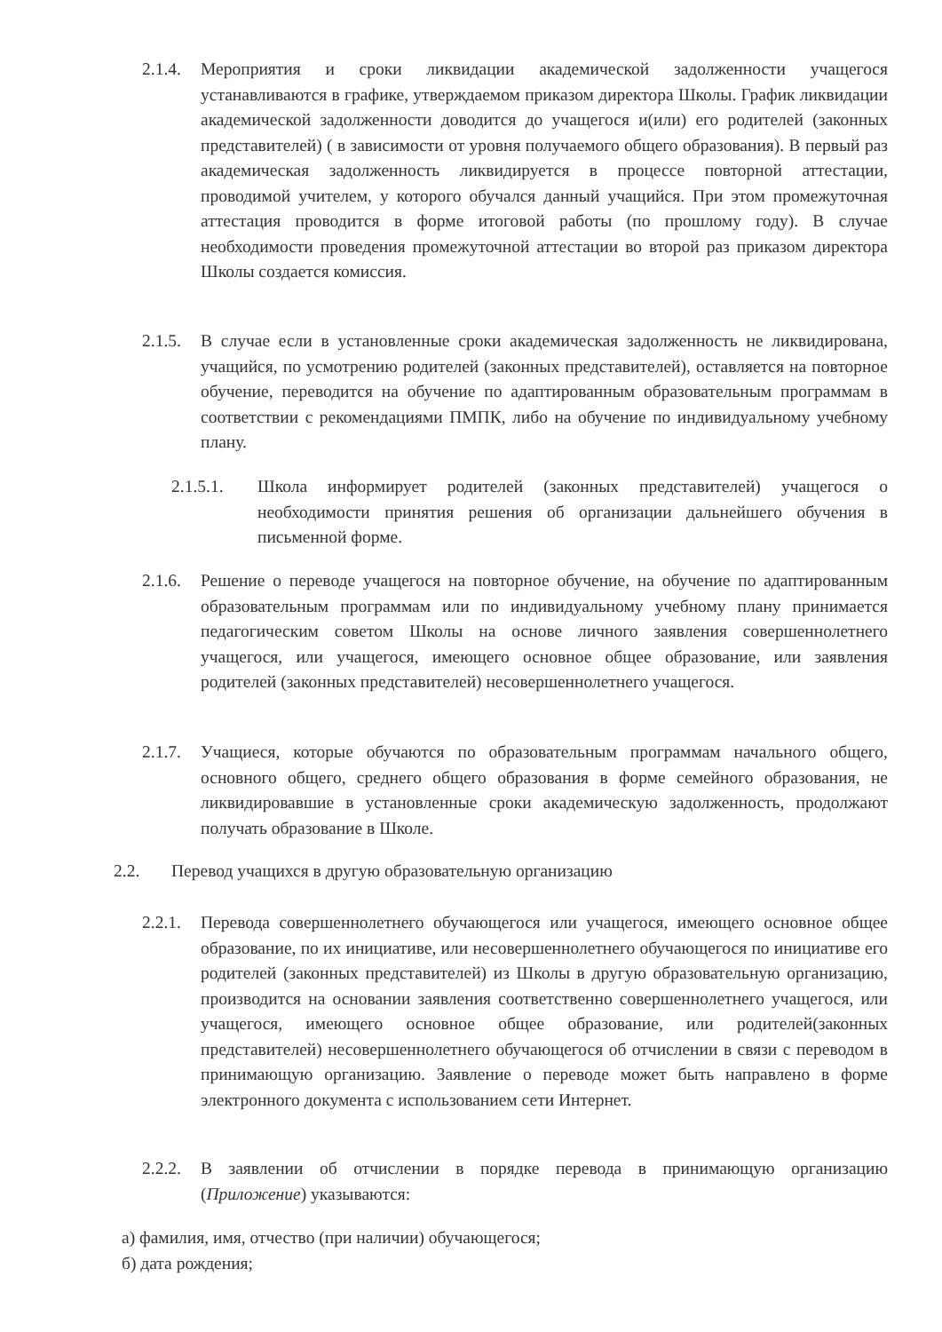2.1.4.
Мероприятия и сроки ликвидации академической задолженности учащегося устанавливаются в графике, утверждаемом приказом директора Школы. График ликвидации академической задолженности доводится до учащегося и(или) его родителей (законных представителей) ( в зависимости от уровня получаемого общего образования). В первый раз академическая задолженность ликвидируется в процессе повторной аттестации, проводимой учителем, у которого обучался данный учащийся. При этом промежуточная аттестация проводится в форме итоговой работы (по прошлому году). В случае необходимости проведения промежуточной аттестации во второй раз приказом директора Школы создается комиссия.
2.1.5.
В случае если в установленные сроки академическая задолженность не ликвидирована, учащийся, по усмотрению родителей (законных представителей), оставляется на повторное обучение, переводится на обучение по адаптированным образовательным программам в соответствии с рекомендациями ПМПК, либо на обучение по индивидуальному учебному плану.
2.1.5.1. Школа информирует родителей (законных представителей) учащегося о необходимости принятия решения об организации дальнейшего обучения в письменной форме.
2.1.6.
Решение о переводе учащегося на повторное обучение, на обучение по адаптированным образовательным программам или по индивидуальному учебному плану принимается педагогическим советом Школы на основе личного заявления совершеннолетнего учащегося, или учащегося, имеющего основное общее образование, или заявления родителей (законных представителей) несовершеннолетнего учащегося.
2.1.7.
Учащиеся, которые обучаются по образовательным программам начального общего, основного общего, среднего общего образования в форме семейного образования, не ликвидировавшие в установленные сроки академическую задолженность, продолжают получать образование в Школе.
2.2. Перевод учащихся в другую образовательную организацию
2.2.1.
Перевода совершеннолетнего обучающегося или учащегося, имеющего основное общее образование, по их инициативе, или несовершеннолетнего обучающегося по инициативе его родителей (законных представителей) из Школы в другую образовательную организацию, производится на основании заявления соответственно совершеннолетнего учащегося, или учащегося, имеющего основное общее образование, или родителей(законных представителей) несовершеннолетнего обучающегося об отчислении в связи с переводом в принимающую организацию. Заявление о переводе может быть направлено в форме электронного документа с использованием сети Интернет.
2.2.2.
В заявлении об отчислении в порядке перевода в принимающую организацию (Приложение) указываются:
а) фамилия, имя, отчество (при наличии) обучающегося;
б) дата рождения;